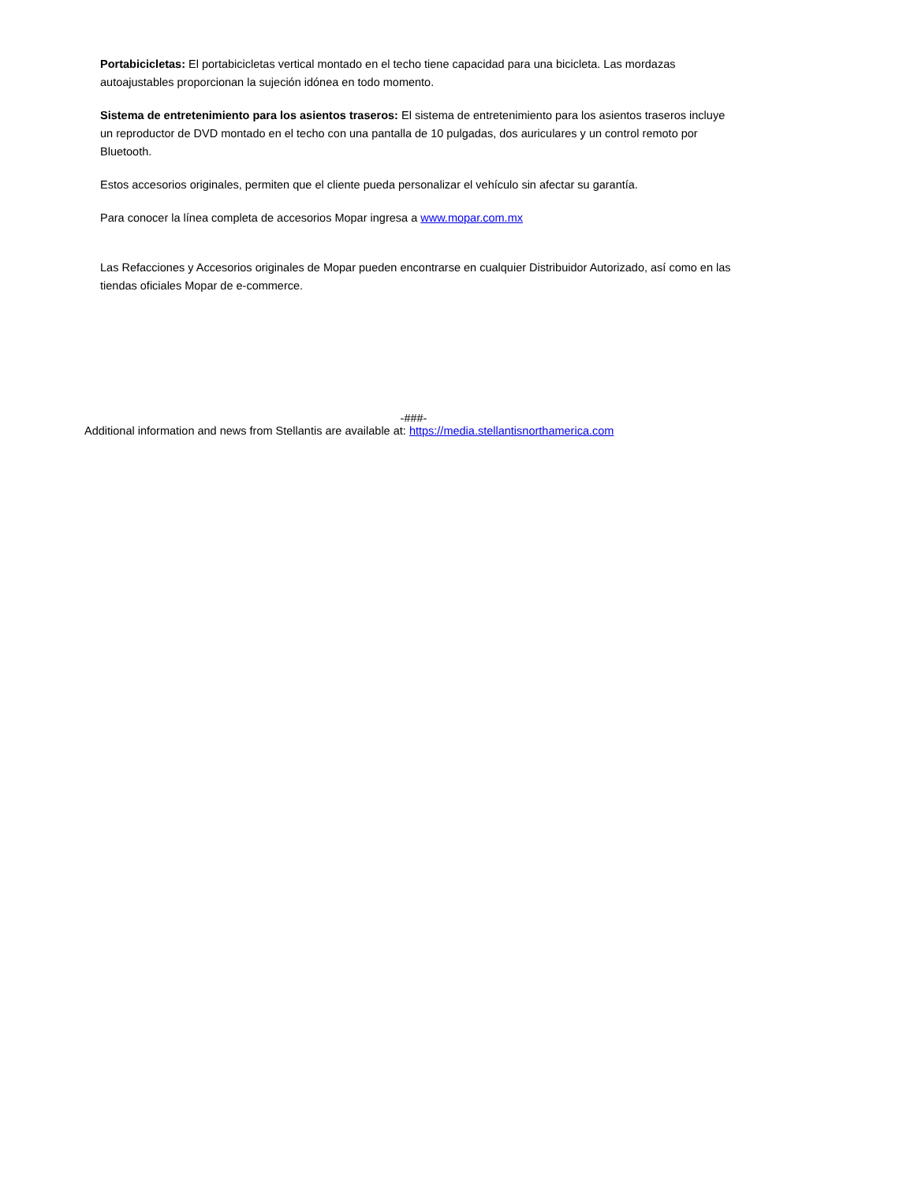Portabicicletas: El portabicicletas vertical montado en el techo tiene capacidad para una bicicleta. Las mordazas autoajustables proporcionan la sujeción idónea en todo momento.
Sistema de entretenimiento para los asientos traseros: El sistema de entretenimiento para los asientos traseros incluye un reproductor de DVD montado en el techo con una pantalla de 10 pulgadas, dos auriculares y un control remoto por Bluetooth.
Estos accesorios originales, permiten que el cliente pueda personalizar el vehículo sin afectar su garantía.
Para conocer la línea completa de accesorios Mopar ingresa a www.mopar.com.mx
Las Refacciones y Accesorios originales de Mopar pueden encontrarse en cualquier Distribuidor Autorizado, así como en las tiendas oficiales Mopar de e-commerce.
-###-
Additional information and news from Stellantis are available at: https://media.stellantisnorthamerica.com